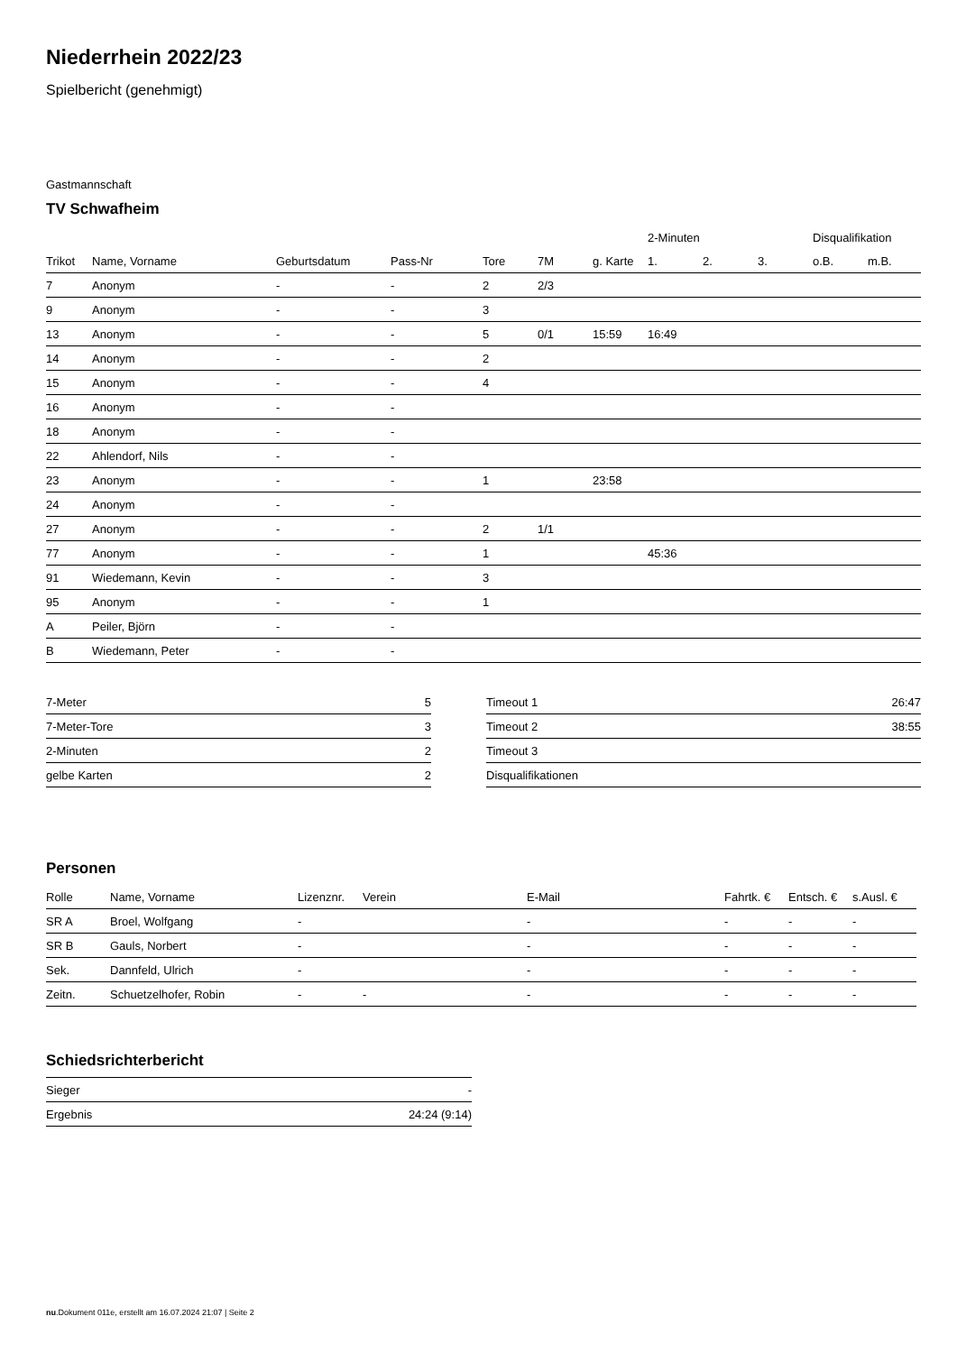Niederrhein 2022/23
Spielbericht (genehmigt)
Gastmannschaft
TV Schwafheim
| | | | | | | | 2-Minuten | | | Disqualifikation | |
| --- | --- | --- | --- | --- | --- | --- | --- | --- | --- | --- | --- |
| Trikot | Name, Vorname | Geburtsdatum | Pass-Nr | Tore | 7M | g. Karte | 1. | 2. | 3. | o.B. | m.B. |
| 7 | Anonym | - | - | 2 | 2/3 | | | | | | |
| 9 | Anonym | - | - | 3 | | | | | | | |
| 13 | Anonym | - | - | 5 | 0/1 | 15:59 | 16:49 | | | | |
| 14 | Anonym | - | - | 2 | | | | | | | |
| 15 | Anonym | - | - | 4 | | | | | | | |
| 16 | Anonym | - | - | | | | | | | | |
| 18 | Anonym | - | - | | | | | | | | |
| 22 | Ahlendorf, Nils | - | - | | | | | | | | |
| 23 | Anonym | - | - | 1 | | 23:58 | | | | | |
| 24 | Anonym | - | - | | | | | | | | |
| 27 | Anonym | - | - | 2 | 1/1 | | | | | | |
| 77 | Anonym | - | - | 1 | | | 45:36 | | | | |
| 91 | Wiedemann, Kevin | - | - | 3 | | | | | | | |
| 95 | Anonym | - | - | 1 | | | | | | | |
| A | Peiler, Björn | - | - | | | | | | | | |
| B | Wiedemann, Peter | - | - | | | | | | | | |
| 7-Meter | 5 |
| 7-Meter-Tore | 3 |
| 2-Minuten | 2 |
| gelbe Karten | 2 |
| Timeout 1 | 26:47 |
| Timeout 2 | 38:55 |
| Timeout 3 | |
| Disqualifikationen | |
Personen
| Rolle | Name, Vorname | Lizenznr. | Verein | E-Mail | Fahrtk. € | Entsch. € | s.Ausl. € |
| --- | --- | --- | --- | --- | --- | --- | --- |
| SR A | Broel, Wolfgang | - | | - | - | - | - |
| SR B | Gauls, Norbert | - | | - | - | - | - |
| Sek. | Dannfeld, Ulrich | - | | - | - | - | - |
| Zeitn. | Schuetzelhofer, Robin | - | - | - | - | - | - |
Schiedsrichterbericht
| Sieger | - |
| Ergebnis | 24:24 (9:14) |
nu.Dokument 011e, erstellt am 16.07.2024 21:07 | Seite 2